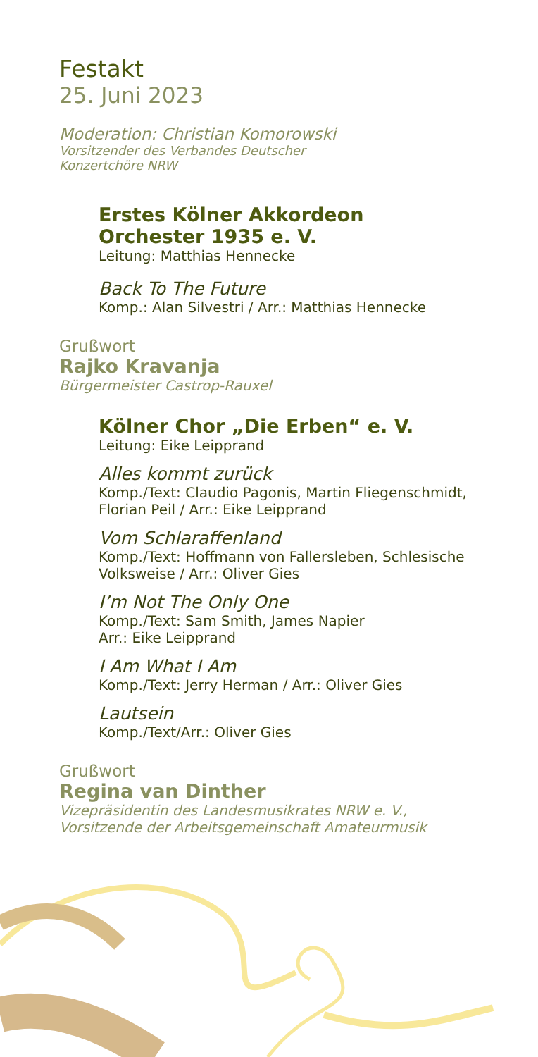Festakt
25. Juni 2023
Moderation: Christian Komorowski
Vorsitzender des Verbandes Deutscher
Konzertchöre NRW
Erstes Kölner Akkordeon
Orchester 1935 e. V.
Leitung: Matthias Hennecke
Back To The Future
Komp.: Alan Silvestri / Arr.: Matthias Hennecke
Grußwort
Rajko Kravanja
Bürgermeister Castrop-Rauxel
Kölner Chor „Die Erben“ e. V.
Leitung: Eike Leipprand
Alles kommt zurück
Komp./Text: Claudio Pagonis, Martin Fliegenschmidt,
Florian Peil / Arr.: Eike Leipprand
Vom Schlaraffenland
Komp./Text: Hoffmann von Fallersleben, Schlesische
Volksweise / Arr.: Oliver Gies
I’m Not The Only One
Komp./Text: Sam Smith, James Napier
Arr.: Eike Leipprand
I Am What I Am
Komp./Text: Jerry Herman / Arr.: Oliver Gies
Lautsein
Komp./Text/Arr.: Oliver Gies
Grußwort
Regina van Dinther
Vizepräsidentin des Landesmusikrates NRW e. V.,
Vorsitzende der Arbeitsgemeinschaft Amateurmusik